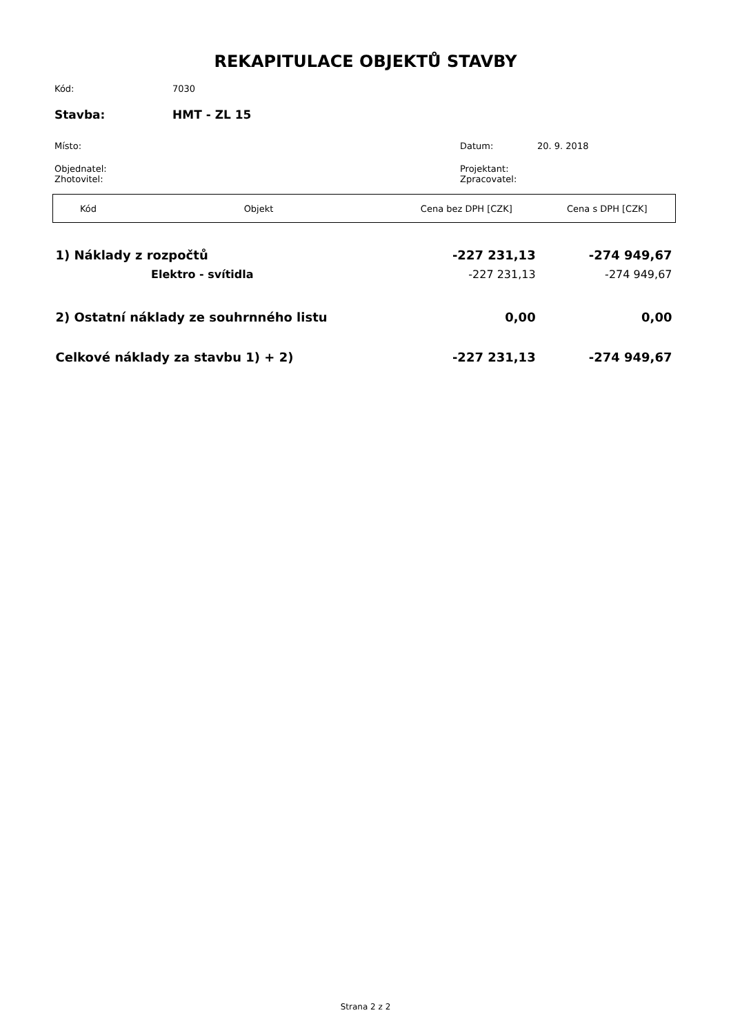REKAPITULACE OBJEKTŮ STAVBY
Kód: 7030
Stavba: HMT - ZL 15
Místo: Datum: 20. 9. 2018
Objednatel:
Zhotovitel: Projektant:
Zpracovatel:
| Kód | Objekt | Cena bez DPH [CZK] | Cena s DPH [CZK] |
| 1) Náklady z rozpočtů | | -227 231,13 | -274 949,67 |
| | Elektro - svítidla | -227 231,13 | -274 949,67 |
| 2) Ostatní náklady ze souhrnného listu | | 0,00 | 0,00 |
| Celkové náklady za stavbu 1) + 2) | | -227 231,13 | -274 949,67 |
Strana 2 z 2